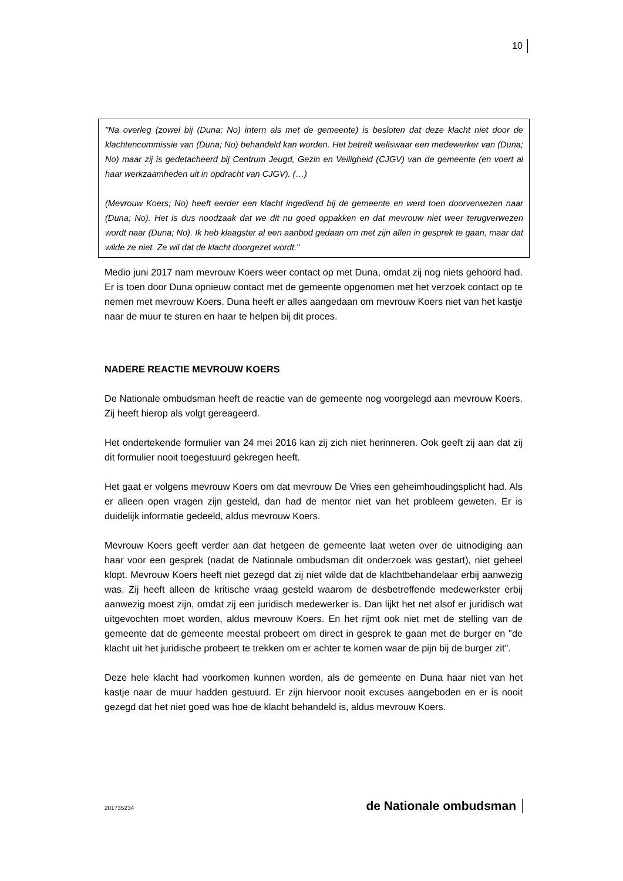10
"Na overleg (zowel bij (Duna; No) intern als met de gemeente) is besloten dat deze klacht niet door de klachtencommissie van (Duna; No) behandeld kan worden. Het betreft weliswaar een medewerker van (Duna; No) maar zij is gedetacheerd bij Centrum Jeugd, Gezin en Veiligheid (CJGV) van de gemeente (en voert al haar werkzaamheden uit in opdracht van CJGV). (…)
(Mevrouw Koers; No) heeft eerder een klacht ingediend bij de gemeente en werd toen doorverwezen naar (Duna; No). Het is dus noodzaak dat we dit nu goed oppakken en dat mevrouw niet weer terugverwezen wordt naar (Duna; No). Ik heb klaagster al een aanbod gedaan om met zijn allen in gesprek te gaan, maar dat wilde ze niet. Ze wil dat de klacht doorgezet wordt."
Medio juni 2017 nam mevrouw Koers weer contact op met Duna, omdat zij nog niets gehoord had. Er is toen door Duna opnieuw contact met de gemeente opgenomen met het verzoek contact op te nemen met mevrouw Koers. Duna heeft er alles aangedaan om mevrouw Koers niet van het kastje naar de muur te sturen en haar te helpen bij dit proces.
NADERE REACTIE MEVROUW KOERS
De Nationale ombudsman heeft de reactie van de gemeente nog voorgelegd aan mevrouw Koers. Zij heeft hierop als volgt gereageerd.
Het ondertekende formulier van 24 mei 2016 kan zij zich niet herinneren. Ook geeft zij aan dat zij dit formulier nooit toegestuurd gekregen heeft.
Het gaat er volgens mevrouw Koers om dat mevrouw De Vries een geheimhoudingsplicht had. Als er alleen open vragen zijn gesteld, dan had de mentor niet van het probleem geweten. Er is duidelijk informatie gedeeld, aldus mevrouw Koers.
Mevrouw Koers geeft verder aan dat hetgeen de gemeente laat weten over de uitnodiging aan haar voor een gesprek (nadat de Nationale ombudsman dit onderzoek was gestart), niet geheel klopt. Mevrouw Koers heeft niet gezegd dat zij niet wilde dat de klachtbehandelaar erbij aanwezig was. Zij heeft alleen de kritische vraag gesteld waarom de desbetreffende medewerkster erbij aanwezig moest zijn, omdat zij een juridisch medewerker is. Dan lijkt het net alsof er juridisch wat uitgevochten moet worden, aldus mevrouw Koers. En het rijmt ook niet met de stelling van de gemeente dat de gemeente meestal probeert om direct in gesprek te gaan met de burger en "de klacht uit het juridische probeert te trekken om er achter te komen waar de pijn bij de burger zit".
Deze hele klacht had voorkomen kunnen worden, als de gemeente en Duna haar niet van het kastje naar de muur hadden gestuurd. Er zijn hiervoor nooit excuses aangeboden en er is nooit gezegd dat het niet goed was hoe de klacht behandeld is, aldus mevrouw Koers.
201735234 de Nationale ombudsman